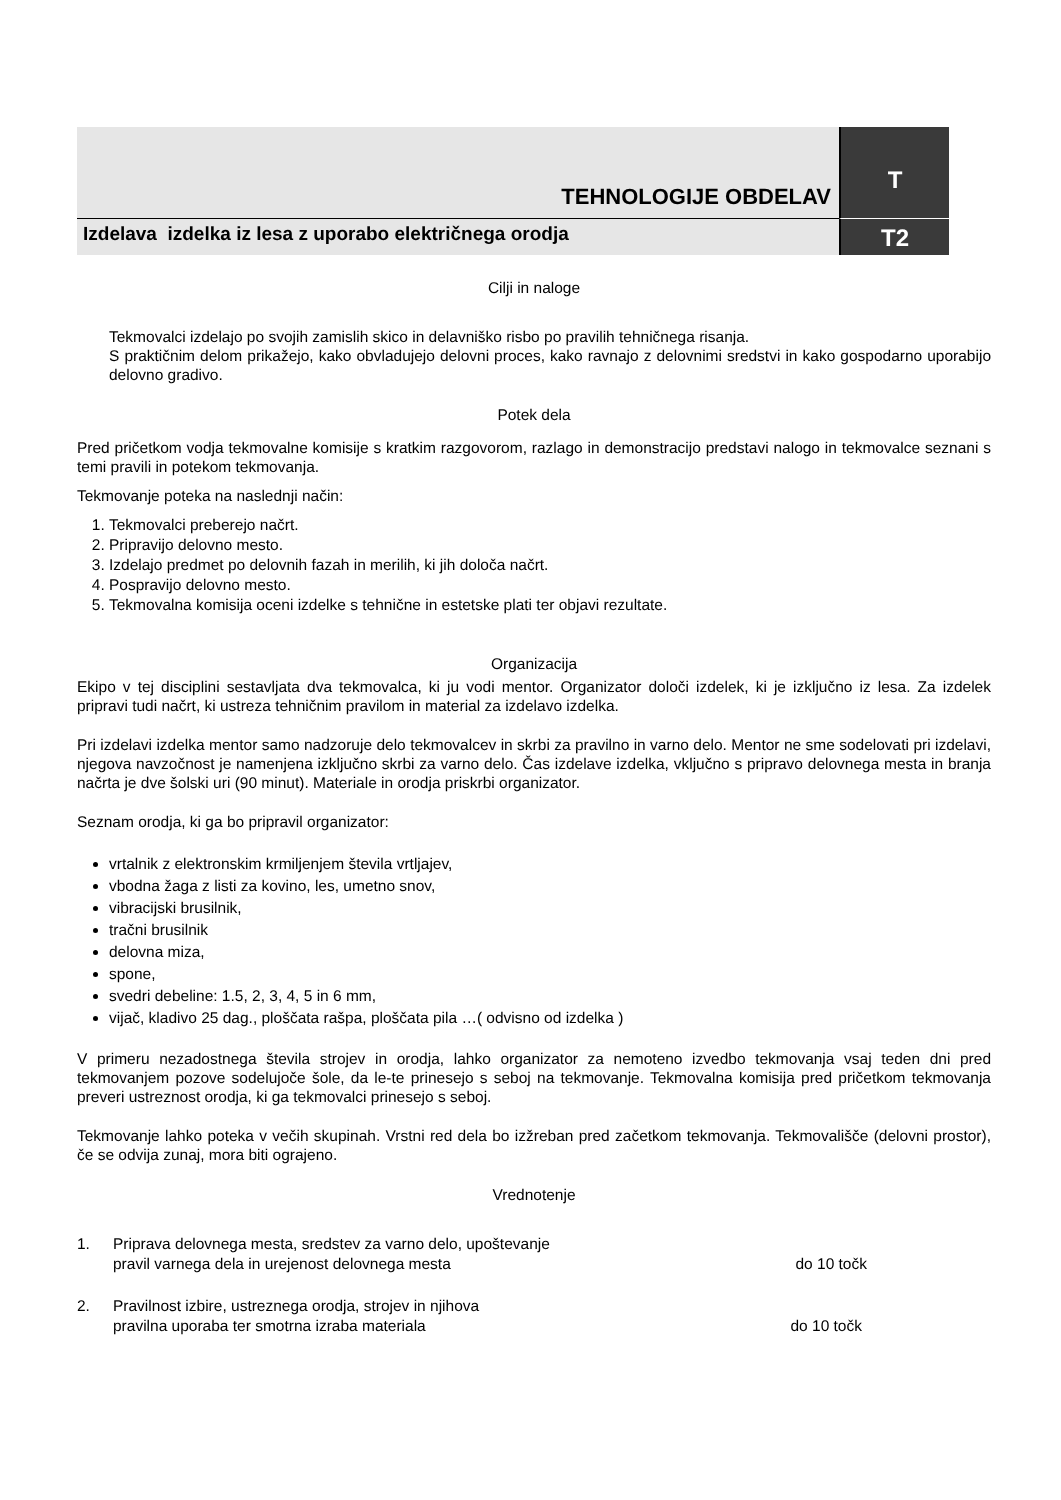TEHNOLOGIJE OBDELAV
T
Izdelava izdelka iz lesa z uporabo električnega orodja
T2
Cilji in naloge
Tekmovalci izdelajo po svojih zamislih skico in delavniško risbo po pravilih tehničnega risanja.
S praktičnim delom prikažejo, kako obvladujejo delovni proces, kako ravnajo z delovnimi sredstvi in kako gospodarno uporabijo delovno gradivo.
Potek dela
Pred pričetkom vodja tekmovalne komisije s kratkim razgovorom, razlago in demonstracijo predstavi nalogo in tekmovalce seznani s temi pravili in potekom tekmovanja.
Tekmovanje poteka na naslednji način:
1. Tekmovalci preberejo načrt.
2. Pripravijo delovno mesto.
3. Izdelajo predmet po delovnih fazah in merilih, ki jih določa načrt.
4. Pospravijo delovno mesto.
5. Tekmovalna komisija oceni izdelke s tehnične in estetske plati ter objavi rezultate.
Organizacija
Ekipo v tej disciplini sestavljata dva tekmovalca, ki ju vodi mentor. Organizator določi izdelek, ki je izključno iz lesa. Za izdelek pripravi tudi načrt, ki ustreza tehničnim pravilom in material za izdelavo izdelka.
Pri izdelavi izdelka mentor samo nadzoruje delo tekmovalcev in skrbi za pravilno in varno delo. Mentor ne sme sodelovati pri izdelavi, njegova navzočnost je namenjena izključno skrbi za varno delo. Čas izdelave izdelka, vključno s pripravo delovnega mesta in branja načrta je dve šolski uri (90 minut). Materiale in orodja priskrbi organizator.
Seznam orodja, ki ga bo pripravil organizator:
vrtalnik z elektronskim krmiljenjem števila vrtljajev,
vbodna žaga z listi za kovino, les, umetno snov,
vibracijski brusilnik,
tračni brusilnik
delovna miza,
spone,
svedri debeline: 1.5, 2, 3, 4, 5 in 6 mm,
vijač, kladivo 25 dag., ploščata rašpa, ploščata pila …( odvisno od izdelka )
V primeru nezadostnega števila strojev in orodja, lahko organizator za nemoteno izvedbo tekmovanja vsaj teden dni pred tekmovanjem pozove sodelujoče šole, da le-te prinesejo s seboj na tekmovanje. Tekmovalna komisija pred pričetkom tekmovanja preveri ustreznost orodja, ki ga tekmovalci prinesejo s seboj.
Tekmovanje lahko poteka v večih skupinah. Vrstni red dela bo izžreban pred začetkom tekmovanja. Tekmovališče (delovni prostor), če se odvija zunaj, mora biti ograjeno.
Vrednotenje
1. Priprava delovnega mesta, sredstev za varno delo, upoštevanje
pravil varnega dela in urejenost delovnega mesta do 10 točk
2. Pravilnost izbire, ustreznega orodja, strojev in njihova
pravilna uporaba ter smotrna izraba materiala do 10 točk